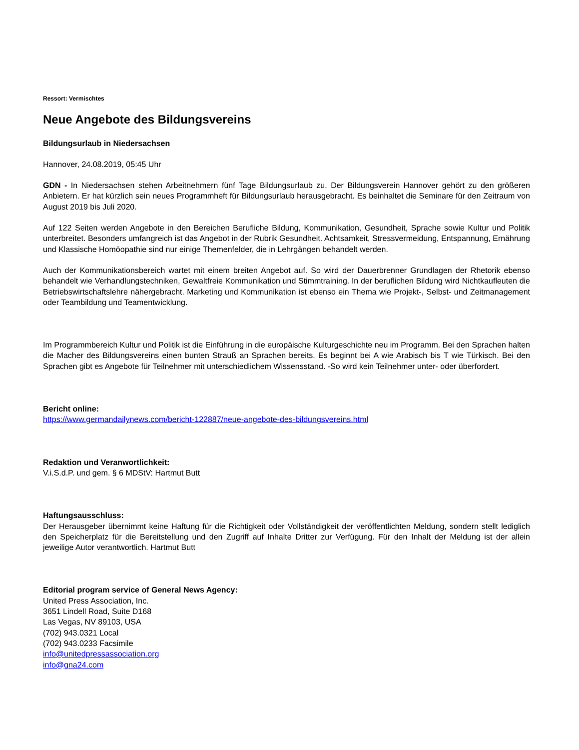Ressort: Vermischtes
Neue Angebote des Bildungsvereins
Bildungsurlaub in Niedersachsen
Hannover, 24.08.2019, 05:45 Uhr
GDN - In Niedersachsen stehen Arbeitnehmern fünf Tage Bildungsurlaub zu. Der Bildungsverein Hannover gehört zu den größeren Anbietern. Er hat kürzlich sein neues Programmheft für Bildungsurlaub herausgebracht. Es beinhaltet die Seminare für den Zeitraum von August 2019 bis Juli 2020.
Auf 122 Seiten werden Angebote in den Bereichen Berufliche Bildung, Kommunikation, Gesundheit, Sprache sowie Kultur und Politik unterbreitet. Besonders umfangreich ist das Angebot in der Rubrik Gesundheit. Achtsamkeit, Stressvermeidung, Entspannung, Ernährung und Klassische Homöopathie sind nur einige Themenfelder, die in Lehrgängen behandelt werden.
Auch der Kommunikationsbereich wartet mit einem breiten Angebot auf. So wird der Dauerbrenner Grundlagen der Rhetorik ebenso behandelt wie Verhandlungstechniken, Gewaltfreie Kommunikation und Stimmtraining. In der beruflichen Bildung wird Nichtkaufleuten die Betriebswirtschaftslehre nähergebracht. Marketing und Kommunikation ist ebenso ein Thema wie Projekt-, Selbst- und Zeitmanagement oder Teambildung und Teamentwicklung.
Im Programmbereich Kultur und Politik ist die Einführung in die europäische Kulturgeschichte neu im Programm. Bei den Sprachen halten die Macher des Bildungsvereins einen bunten Strauß an Sprachen bereits. Es beginnt bei A wie Arabisch bis T wie Türkisch. Bei den Sprachen gibt es Angebote für Teilnehmer mit unterschiedlichem Wissensstand. -So wird kein Teilnehmer unter- oder überfordert.
Bericht online:
https://www.germandailynews.com/bericht-122887/neue-angebote-des-bildungsvereins.html
Redaktion und Veranwortlichkeit:
V.i.S.d.P. und gem. § 6 MDStV: Hartmut Butt
Haftungsausschluss:
Der Herausgeber übernimmt keine Haftung für die Richtigkeit oder Vollständigkeit der veröffentlichten Meldung, sondern stellt lediglich den Speicherplatz für die Bereitstellung und den Zugriff auf Inhalte Dritter zur Verfügung. Für den Inhalt der Meldung ist der allein jeweilige Autor verantwortlich. Hartmut Butt
Editorial program service of General News Agency:
United Press Association, Inc.
3651 Lindell Road, Suite D168
Las Vegas, NV 89103, USA
(702) 943.0321 Local
(702) 943.0233 Facsimile
info@unitedpressassociation.org
info@gna24.com